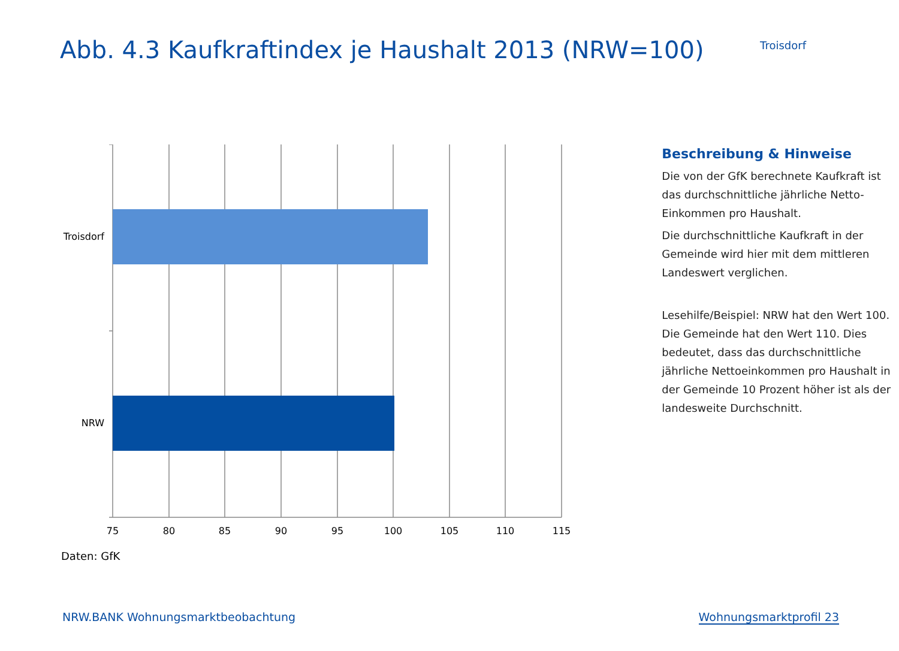Abb. 4.3 Kaufkraftindex je Haushalt 2013 (NRW=100)
Troisdorf
Troisdorf
NRW
75
80
85
90
95
100
105
110
115
Daten: GfK
Beschreibung & Hinweise
Die von der GfK berechnete Kaufkraft ist das durchschnittliche jährliche Netto-Einkommen pro Haushalt.
Die durchschnittliche Kaufkraft in der Gemeinde wird hier mit dem mittleren Landeswert verglichen.
Lesehilfe/Beispiel: NRW hat den Wert 100. Die Gemeinde hat den Wert 110. Dies bedeutet, dass das durchschnittliche jährliche Nettoeinkommen pro Haushalt in der Gemeinde 10 Prozent höher ist als der landesweite Durchschnitt.
NRW.BANK Wohnungsmarktbeobachtung Wohnungsmarktprofil 23